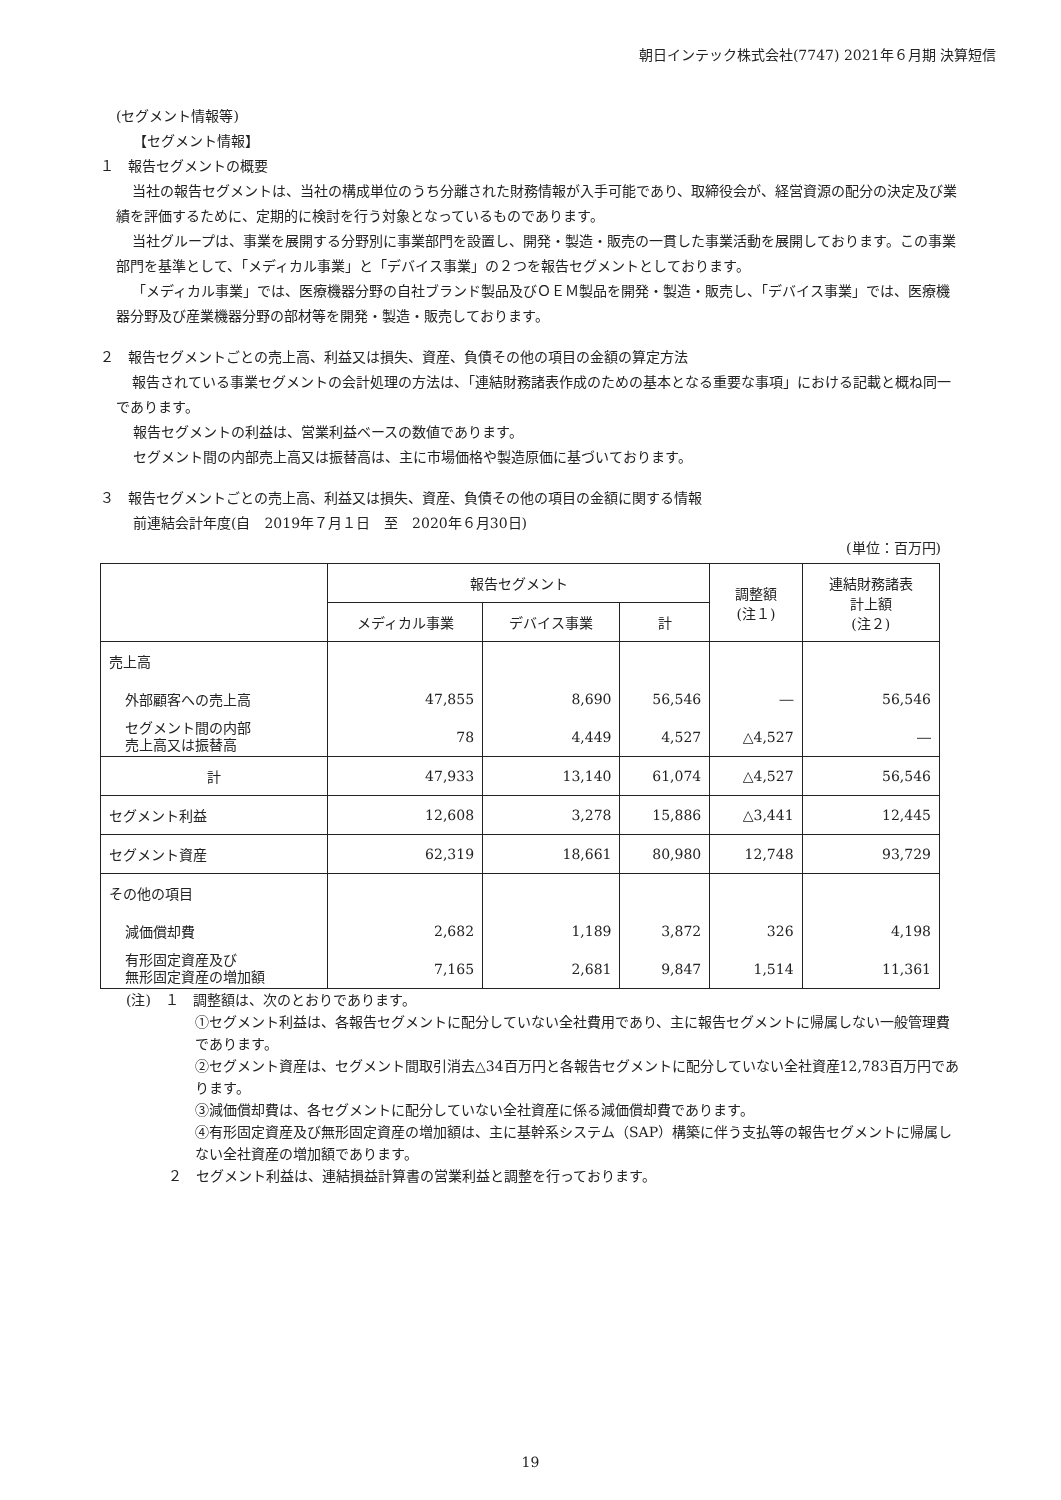朝日インテック株式会社(7747) 2021年６月期 決算短信
(セグメント情報等)
【セグメント情報】
１　報告セグメントの概要
当社の報告セグメントは、当社の構成単位のうち分離された財務情報が入手可能であり、取締役会が、経営資源の配分の決定及び業績を評価するために、定期的に検討を行う対象となっているものであります。
当社グループは、事業を展開する分野別に事業部門を設置し、開発・製造・販売の一貫した事業活動を展開しております。この事業部門を基準として、「メディカル事業」と「デバイス事業」の２つを報告セグメントとしております。
「メディカル事業」では、医療機器分野の自社ブランド製品及びＯＥＭ製品を開発・製造・販売し、「デバイス事業」では、医療機器分野及び産業機器分野の部材等を開発・製造・販売しております。
２　報告セグメントごとの売上高、利益又は損失、資産、負債その他の項目の金額の算定方法
報告されている事業セグメントの会計処理の方法は、「連結財務諸表作成のための基本となる重要な事項」における記載と概ね同一であります。
報告セグメントの利益は、営業利益ベースの数値であります。
セグメント間の内部売上高又は振替高は、主に市場価格や製造原価に基づいております。
３　報告セグメントごとの売上高、利益又は損失、資産、負債その他の項目の金額に関する情報
前連結会計年度(自　2019年７月１日　至　2020年６月30日)
(単位：百万円)
| | 報告セグメント | | | 調整額 (注１) | 連結財務諸表 計上額 (注２) |
| --- | --- | --- | --- | --- | --- |
| | メディカル事業 | デバイス事業 | 計 | | |
| 売上高 | | | | | |
| 外部顧客への売上高 | 47,855 | 8,690 | 56,546 | ― | 56,546 |
| セグメント間の内部 売上高又は振替高 | 78 | 4,449 | 4,527 | △4,527 | ― |
| 計 | 47,933 | 13,140 | 61,074 | △4,527 | 56,546 |
| セグメント利益 | 12,608 | 3,278 | 15,886 | △3,441 | 12,445 |
| セグメント資産 | 62,319 | 18,661 | 80,980 | 12,748 | 93,729 |
| その他の項目 | | | | | |
| 減価償却費 | 2,682 | 1,189 | 3,872 | 326 | 4,198 |
| 有形固定資産及び 無形固定資産の増加額 | 7,165 | 2,681 | 9,847 | 1,514 | 11,361 |
(注)　１　調整額は、次のとおりであります。
①セグメント利益は、各報告セグメントに配分していない全社費用であり、主に報告セグメントに帰属しない一般管理費であります。
②セグメント資産は、セグメント間取引消去△34百万円と各報告セグメントに配分していない全社資産12,783百万円であります。
③減価償却費は、各セグメントに配分していない全社資産に係る減価償却費であります。
④有形固定資産及び無形固定資産の増加額は、主に基幹系システム（SAP）構築に伴う支払等の報告セグメントに帰属しない全社資産の増加額であります。
２　セグメント利益は、連結損益計算書の営業利益と調整を行っております。
19